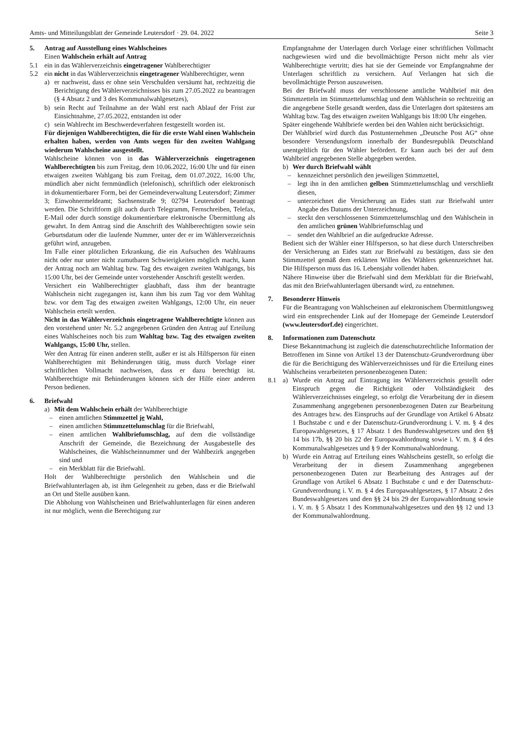Amts- und Mitteilungsblatt der Gemeinde Leutersdorf · 29. 04. 2022 Seite 3
5. Antrag auf Ausstellung eines Wahlscheines
Einen Wahlschein erhält auf Antrag
5.1 ein in das Wählerverzeichnis eingetragener Wahlberechtigter
5.2 ein nicht in das Wählerverzeichnis eingetragener Wahlberechtigter, wenn
a) er nachweist, dass er ohne sein Verschulden versäumt hat, rechtzeitig die Berichtigung des Wählerverzeichnisses bis zum 27.05.2022 zu beantragen (§ 4 Absatz 2 und 3 des Kommunalwahlgesetzes),
b) sein Recht auf Teilnahme an der Wahl erst nach Ablauf der Frist zur Einsichtnahme, 27.05.2022, entstanden ist oder
c) sein Wahlrecht im Beschwerdeverfahren festgestellt worden ist.
Für diejenigen Wahlberechtigten, die für die erste Wahl einen Wahlschein erhalten haben, werden von Amts wegen für den zweiten Wahlgang wiederum Wahlscheine ausgestellt.
Wahlscheine können von in das Wählerverzeichnis eingetragenen Wahlberechtigten bis zum Freitag, dem 10.06.2022, 16:00 Uhr und für einen etwaigen zweiten Wahlgang bis zum Freitag, dem 01.07.2022, 16:00 Uhr, mündlich aber nicht fernmündlich (telefonisch), schriftlich oder elektronisch in dokumentierbarer Form, bei der Gemeindeverwaltung Leutersdorf; Zimmer 3; Einwohnermeldeamt; Sachsenstraße 9; 02794 Leutersdorf beantragt werden. Die Schriftform gilt auch durch Telegramm, Fernschreiben, Telefax, E-Mail oder durch sonstige dokumentierbare elektronische Übermittlung als gewahrt. In dem Antrag sind die Anschrift des Wahlberechtigten sowie sein Geburtsdatum oder die laufende Nummer, unter der er im Wählerverzeichnis geführt wird, anzugeben.
Im Falle einer plötzlichen Erkrankung, die ein Aufsuchen des Wahlraums nicht oder nur unter nicht zumutbaren Schwierigkeiten möglich macht, kann der Antrag noch am Wahltag bzw. Tag des etwaigen zweiten Wahlgangs, bis 15:00 Uhr, bei der Gemeinde unter vorstehender Anschrift gestellt werden.
Versichert ein Wahlberechtigter glaubhaft, dass ihm der beantragte Wahlschein nicht zugegangen ist, kann ihm bis zum Tag vor dem Wahltag bzw. vor dem Tag des etwaigen zweiten Wahlgangs, 12:00 Uhr, ein neuer Wahlschein erteilt werden.
Nicht in das Wählerverzeichnis eingetragene Wahlberechtigte können aus den vorstehend unter Nr. 5.2 angegebenen Gründen den Antrag auf Erteilung eines Wahlscheines noch bis zum Wahltag bzw. Tag des etwaigen zweiten Wahlgangs, 15:00 Uhr, stellen.
Wer den Antrag für einen anderen stellt, außer er ist als Hilfsperson für einen Wahlberechtigten mit Behinderungen tätig, muss durch Vorlage einer schriftlichen Vollmacht nachweisen, dass er dazu berechtigt ist. Wahlberechtigte mit Behinderungen können sich der Hilfe einer anderen Person bedienen.
6. Briefwahl
a) Mit dem Wahlschein erhält der Wahlberechtigte
– einen amtlichen Stimmzettel je Wahl,
– einen amtlichen Stimmzettelumschlag für die Briefwahl,
– einen amtlichen Wahlbriefumschlag, auf dem die vollständige Anschrift der Gemeinde, die Bezeichnung der Ausgabestelle des Wahlscheines, die Wahlscheinnummer und der Wahlbezirk angegeben sind und
– ein Merkblatt für die Briefwahl.
Holt der Wahlberechtigte persönlich den Wahlschein und die Briefwahlunterlagen ab, ist ihm Gelegenheit zu geben, dass er die Briefwahl an Ort und Stelle ausüben kann.
Die Abholung von Wahlscheinen und Briefwahlunterlagen für einen anderen ist nur möglich, wenn die Berechtigung zur
Empfangnahme der Unterlagen durch Vorlage einer schriftlichen Vollmacht nachgewiesen wird und die bevollmächtigte Person nicht mehr als vier Wahlberechtigte vertritt; dies hat sie der Gemeinde vor Empfangnahme der Unterlagen schriftlich zu versichern. Auf Verlangen hat sich die bevollmächtigte Person auszuweisen.
Bei der Briefwahl muss der verschlossene amtliche Wahlbrief mit den Stimmzetteln im Stimmzettelumschlag und dem Wahlschein so rechtzeitig an die angegebene Stelle gesandt werden, dass die Unterlagen dort spätestens am Wahltag bzw. Tag des etwaigen zweiten Wahlgangs bis 18:00 Uhr eingehen.
Später eingehende Wahlbriefe werden bei den Wahlen nicht berücksichtigt.
Der Wahlbrief wird durch das Postunternehmen „Deutsche Post AG“ ohne besondere Versendungsform innerhalb der Bundesrepublik Deutschland unentgeltlich für den Wähler befördert. Er kann auch bei der auf dem Wahlbrief angegebenen Stelle abgegeben werden.
b) Wer durch Briefwahl wählt
– kennzeichnet persönlich den jeweiligen Stimmzettel,
– legt ihn in den amtlichen gelben Stimmzettelumschlag und verschließt diesen,
– unterzeichnet die Versicherung an Eides statt zur Briefwahl unter Angabe des Datums der Unterzeichnung,
– steckt den verschlossenen Stimmzettelumschlag und den Wahlschein in den amtlichen grünen Wahlbriefumschlag und
– sendet den Wahlbrief an die aufgedruckte Adresse.
Bedient sich der Wähler einer Hilfsperson, so hat diese durch Unterschreiben der Versicherung an Eides statt zur Briefwahl zu bestätigen, dass sie den Stimmzettel gemäß dem erklärten Willen des Wählers gekennzeichnet hat. Die Hilfsperson muss das 16. Lebensjahr vollendet haben.
Nähere Hinweise über die Briefwahl sind dem Merkblatt für die Briefwahl, das mit den Briefwahlunterlagen übersandt wird, zu entnehmen.
7. Besonderer Hinweis
Für die Beantragung von Wahlscheinen auf elektronischem Übermittlungsweg wird ein entsprechender Link auf der Homepage der Gemeinde Leutersdorf (www.leutersdorf.de) eingerichtet.
8. Informationen zum Datenschutz
Diese Bekanntmachung ist zugleich die datenschutzrechtliche Information der Betroffenen im Sinne von Artikel 13 der Datenschutz-Grundverordnung über die für die Berichtigung des Wählerverzeichnisses und für die Erteilung eines Wahlscheins verarbeiteten personenbezogenen Daten:
8.1 a) Wurde ein Antrag auf Eintragung ins Wählerverzeichnis gestellt oder Einspruch gegen die Richtigkeit oder Vollständigkeit des Wählerverzeichnisses eingelegt, so erfolgt die Verarbeitung der in diesem Zusammenhang angegebenen personenbezogenen Daten zur Bearbeitung des Antrages bzw. des Einspruchs auf der Grundlage von Artikel 6 Absatz 1 Buchstabe c und e der Datenschutz-Grundverordnung i. V. m. § 4 des Europawahlgesetzes, § 17 Absatz 1 des Bundeswahlgesetzes und den §§ 14 bis 17b, §§ 20 bis 22 der Europawahlordnung sowie i. V. m. § 4 des Kommunalwahlgesetzes und § 9 der Kommunalwahlordnung.
b) Wurde ein Antrag auf Erteilung eines Wahlscheins gestellt, so erfolgt die Verarbeitung der in diesem Zusammenhang angegebenen personenbezogenen Daten zur Bearbeitung des Antrages auf der Grundlage von Artikel 6 Absatz 1 Buchstabe c und e der Datenschutz-Grundverordnung i. V. m. § 4 des Europawahlgesetzes, § 17 Absatz 2 des Bundeswahlgesetzes und den §§ 24 bis 29 der Europawahlordnung sowie i. V. m. § 5 Absatz 1 des Kommunalwahlgesetzes und den §§ 12 und 13 der Kommunalwahlordnung.